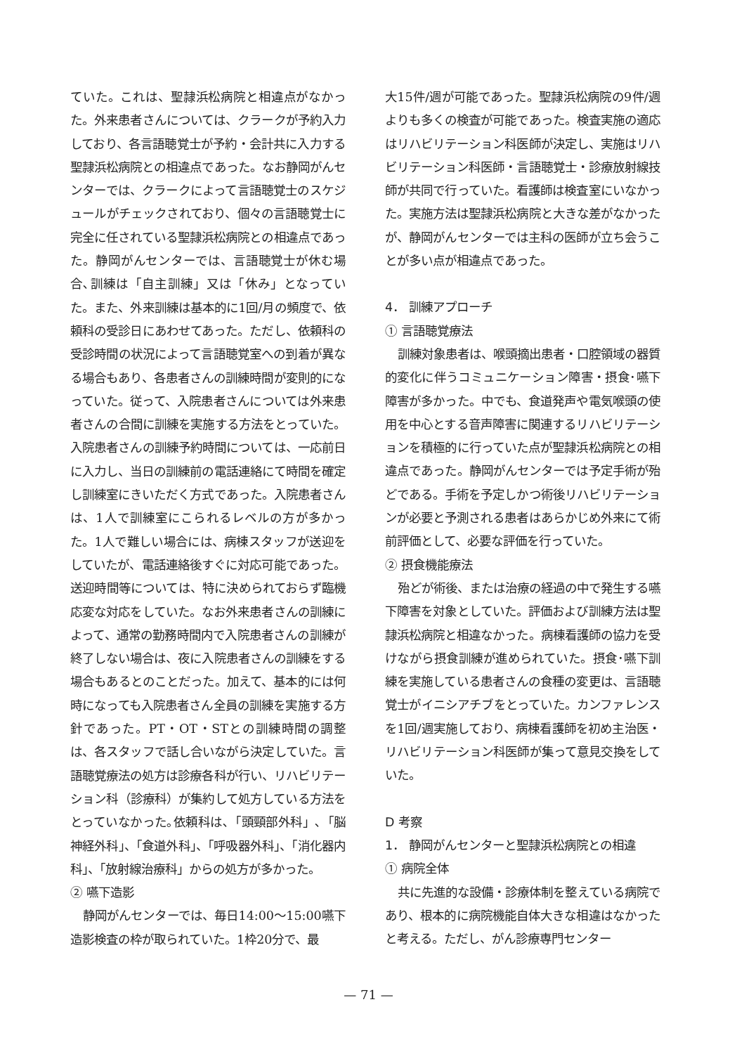ていた。これは、聖隷浜松病院と相違点がなかった。外来患者さんについては、クラークが予約入力しており、各言語聴覚士が予約・会計共に入力する聖隷浜松病院との相違点であった。なお静岡がんセンターでは、クラークによって言語聴覚士のスケジュールがチェックされており、個々の言語聴覚士に完全に任されている聖隷浜松病院との相違点であった。静岡がんセンターでは、言語聴覚士が休む場合､訓練は「自主訓練」又は「休み」となっていた。また、外来訓練は基本的に1回/月の頻度で、依頼科の受診日にあわせてあった。ただし、依頼科の受診時間の状況によって言語聴覚室への到着が異なる場合もあり、各患者さんの訓練時間が変則的になっていた。従って、入院患者さんについては外来患者さんの合間に訓練を実施する方法をとっていた。入院患者さんの訓練予約時間については、一応前日に入力し、当日の訓練前の電話連絡にて時間を確定し訓練室にきいただく方式であった。入院患者さんは、1人で訓練室にこられるレベルの方が多かった。1人で難しい場合には、病棟スタッフが送迎をしていたが、電話連絡後すぐに対応可能であった。送迎時間等については、特に決められておらず臨機応変な対応をしていた。なお外来患者さんの訓練によって、通常の勤務時間内で入院患者さんの訓練が終了しない場合は、夜に入院患者さんの訓練をする場合もあるとのことだった。加えて、基本的には何時になっても入院患者さん全員の訓練を実施する方針であった。PT・OT・STとの訓練時間の調整は、各スタッフで話し合いながら決定していた。言語聴覚療法の処方は診療各科が行い、リハビリテーション科（診療科）が集約して処方している方法をとっていなかった｡依頼科は､「頭頸部外科」､「脳神経外科」、「食道外科」、「呼吸器外科」、「消化器内科」、「放射線治療科」からの処方が多かった。
② 嚥下造影
静岡がんセンターでは、毎日14:00～15:00嚥下造影検査の枠が取られていた。1枠20分で、最
大15件/週が可能であった。聖隷浜松病院の9件/週よりも多くの検査が可能であった。検査実施の適応はリハビリテーション科医師が決定し、実施はリハビリテーション科医師・言語聴覚士・診療放射線技師が共同で行っていた。看護師は検査室にいなかった。実施方法は聖隷浜松病院と大きな差がなかったが、静岡がんセンターでは主科の医師が立ち会うことが多い点が相違点であった。
4． 訓練アプローチ
① 言語聴覚療法
訓練対象患者は、喉頭摘出患者・口腔領域の器質的変化に伴うコミュニケーション障害・摂食･嚥下障害が多かった。中でも、食道発声や電気喉頭の使用を中心とする音声障害に関連するリハビリテーションを積極的に行っていた点が聖隷浜松病院との相違点であった。静岡がんセンターでは予定手術が殆どである。手術を予定しかつ術後リハビリテーションが必要と予測される患者はあらかじめ外来にて術前評価として、必要な評価を行っていた。
② 摂食機能療法
殆どが術後、または治療の経過の中で発生する嚥下障害を対象としていた。評価および訓練方法は聖隷浜松病院と相違なかった。病棟看護師の協力を受けながら摂食訓練が進められていた。摂食･嚥下訓練を実施している患者さんの食種の変更は、言語聴覚士がイニシアチブをとっていた。カンファレンスを1回/週実施しており、病棟看護師を初め主治医・リハビリテーション科医師が集って意見交換をしていた。
D 考察
1． 静岡がんセンターと聖隷浜松病院との相違
① 病院全体
共に先進的な設備・診療体制を整えている病院であり、根本的に病院機能自体大きな相違はなかったと考える。ただし、がん診療専門センター
— 71 —